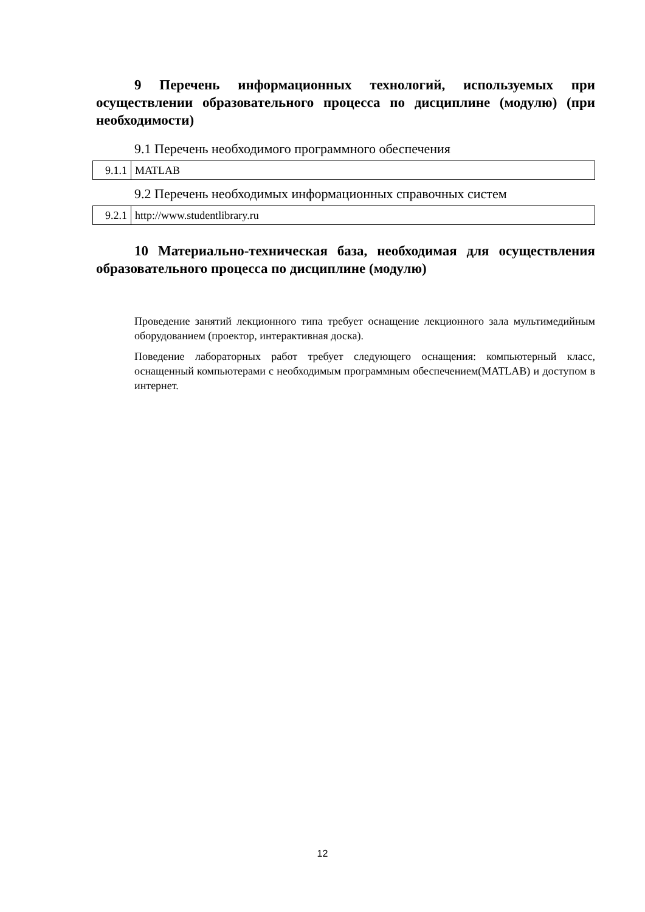9 Перечень информационных технологий, используемых при осуществлении образовательного процесса по дисциплине (модулю) (при необходимости)
9.1 Перечень необходимого программного обеспечения
| 9.1.1 | MATLAB |
9.2 Перечень необходимых информационных справочных систем
| 9.2.1 | http://www.studentlibrary.ru |
10 Материально-техническая база, необходимая для осуществления образовательного процесса по дисциплине (модулю)
Проведение занятий лекционного типа требует оснащение лекционного зала мультимедийным оборудованием (проектор, интерактивная доска).
Поведение лабораторных работ требует следующего оснащения: компьютерный класс, оснащенный компьютерами с необходимым программным обеспечением(MATLAB) и доступом в интернет.
12